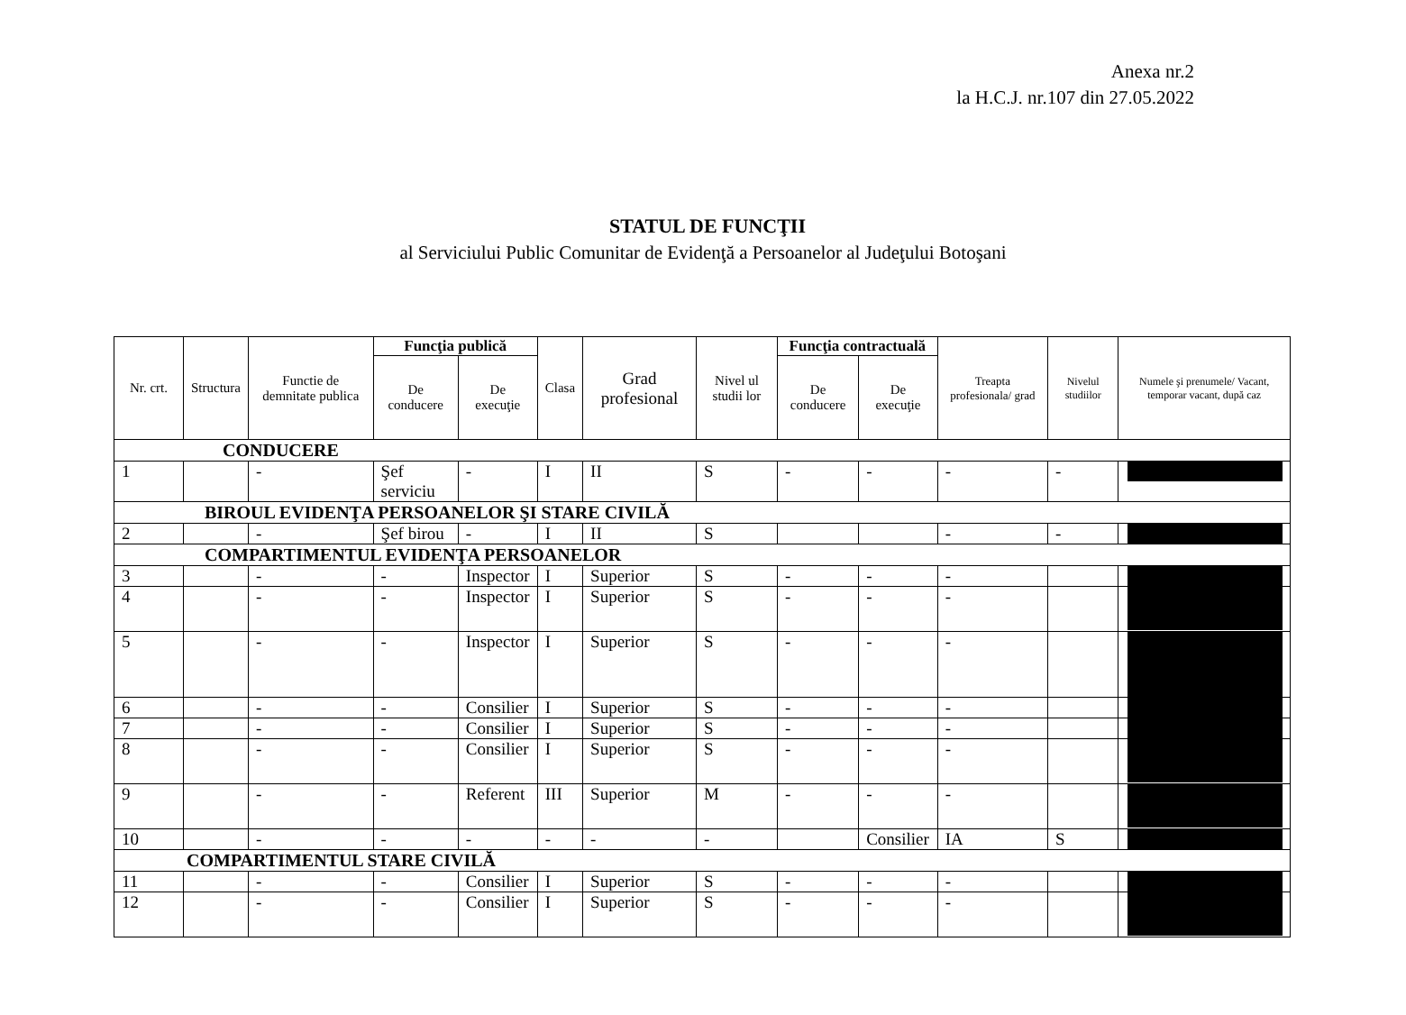Anexa nr.2
la H.C.J. nr.107 din 27.05.2022
STATUL DE FUNCŢII
al Serviciului Public Comunitar de Evidenţă a Persoanelor al Judeţului Botoşani
| Nr. crt. | Structura | Functie de demnitate publica | Funcţia publică | | Clasa | Grad profesional | Nivel ul studii lor | Funcţia contractuală | | Treapta profesionala/ grad | Nivelul studiilor | Numele şi prenumele/ Vacant, temporar vacant, după caz |
| --- | --- | --- | --- | --- | --- | --- | --- | --- | --- | --- | --- | --- |
| | | | De conducere | De execuţie | | | | De conducere | De execuţie | | | |
| CONDUCERE | | | | | | | | | | | | |
| 1 | | - | Şef serviciu | - | I | II | S | - | - | - | - | |
| BIROUL EVIDENŢA PERSOANELOR ŞI STARE CIVILĂ | | | | | | | | | | | | |
| 2 | | - | Şef birou | - | I | II | S | | | - | - | |
| COMPARTIMENTUL EVIDENŢA PERSOANELOR | | | | | | | | | | | | |
| 3 | | - | - | Inspector | I | Superior | S | - | - | - | | |
| 4 | | - | - | Inspector | I | Superior | S | - | - | - | | |
| 5 | | - | - | Inspector | I | Superior | S | - | - | - | | |
| 6 | | - | - | Consilier | I | Superior | S | - | - | - | | |
| 7 | | - | - | Consilier | I | Superior | S | - | - | - | | |
| 8 | | - | - | Consilier | I | Superior | S | - | - | - | | |
| 9 | | - | - | Referent | III | Superior | M | - | - | - | | |
| 10 | | - | - | - | - | - | - | | Consilier | IA | S | |
| COMPARTIMENTUL STARE CIVILĂ | | | | | | | | | | | | |
| 11 | | - | - | Consilier | I | Superior | S | - | - | - | | |
| 12 | | - | - | Consilier | I | Superior | S | - | - | - | | |